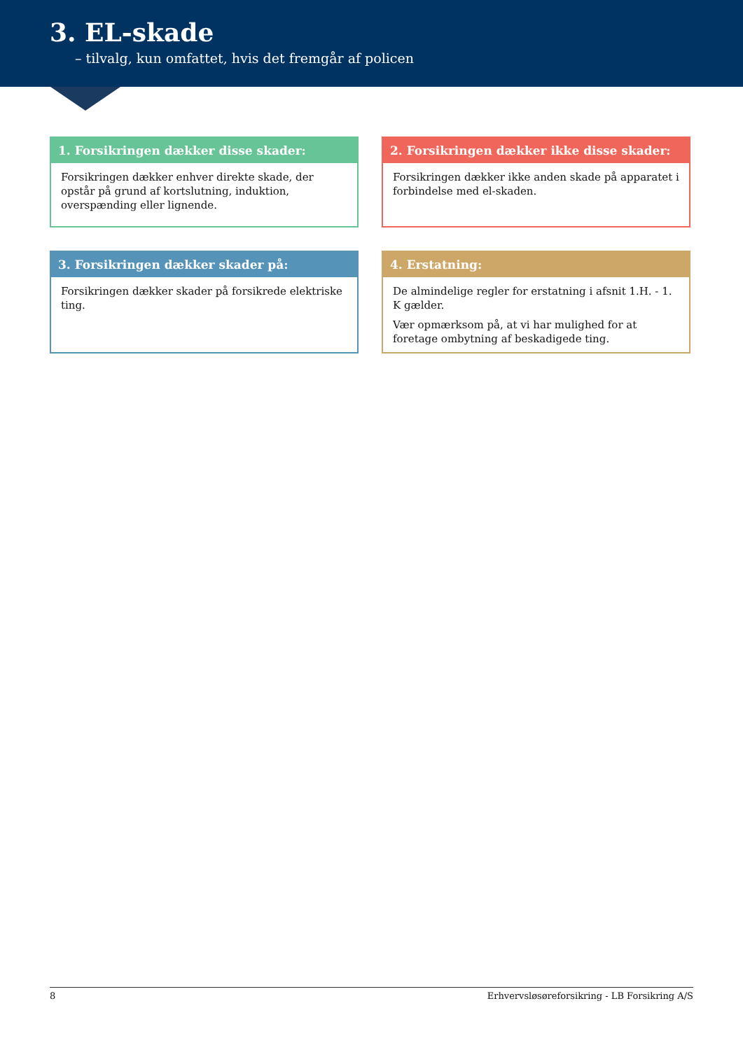3. EL-skade
– tilvalg, kun omfattet, hvis det fremgår af policen
1. Forsikringen dækker disse skader:
Forsikringen dækker enhver direkte skade, der opstår på grund af kortslutning, induktion, overspænding eller lignende.
2. Forsikringen dækker ikke disse skader:
Forsikringen dækker ikke anden skade på apparatet i forbindelse med el-skaden.
3. Forsikringen dækker skader på:
Forsikringen dækker skader på forsikrede elektriske ting.
4. Erstatning:
De almindelige regler for erstatning i afsnit 1.H. - 1. K gælder.
Vær opmærksom på, at vi har mulighed for at foretage ombytning af beskadigede ting.
8 Erhvervsløsøreforsikring - LB Forsikring A/S